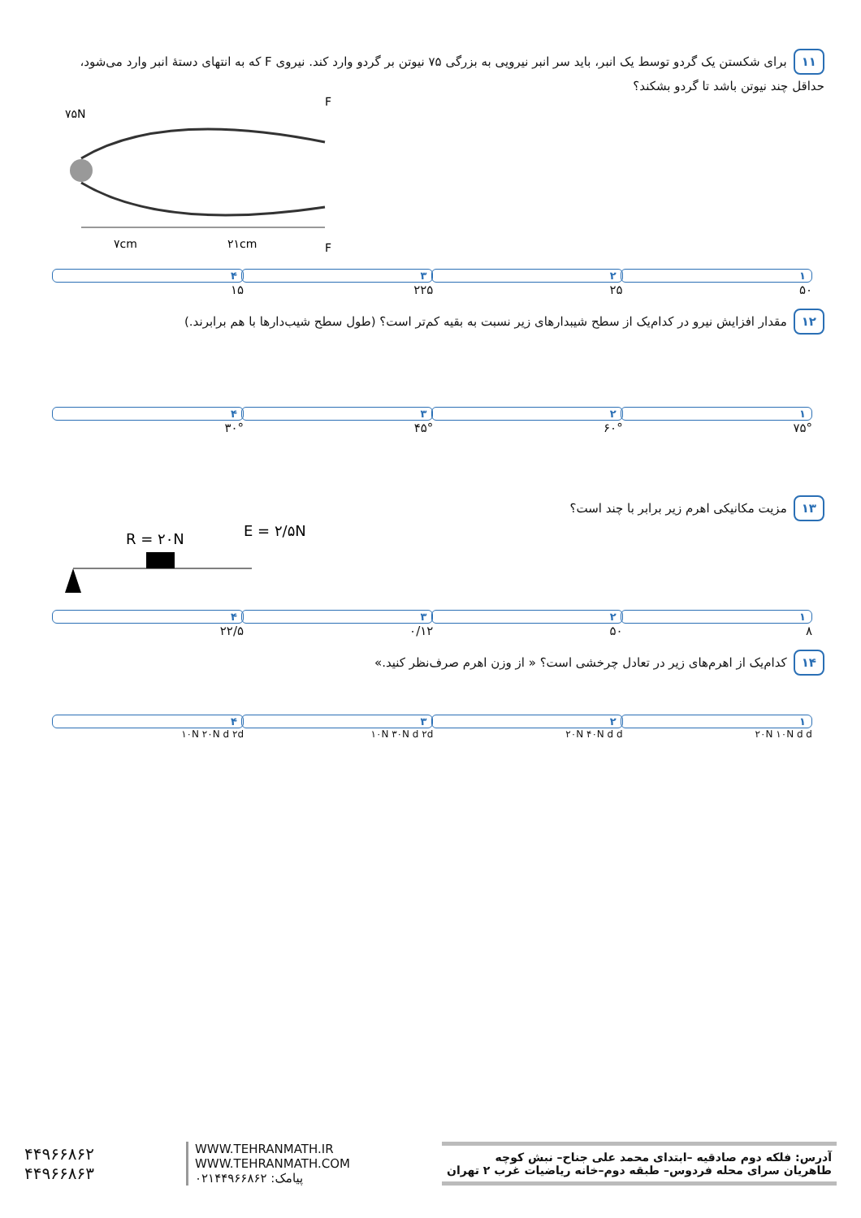۱۱ برای شکستن یک گردو توسط یک انبر، باید سر انبر نیرویی به بزرگی ۷۵ نیوتن بر گردو وارد کند. نیروی F که به انتهای دستهٔ انبر وارد می‌شود، حداقل چند نیوتن باشد تا گردو بشکند؟
۷۵N
F
F
۷cm
۲۱cm
۱ ۵۰ ۲ ۲۵ ۳ ۲۲۵ ۴ ۱۵
۱۲ مقدار افزایش نیرو در کدام‌یک از سطح شیبدارهای زیر نسبت به بقیه کم‌تر است؟ (طول سطح شیب‌دارها با هم برابرند.)
۱ ۷۵° ۲ ۶۰° ۳ ۴۵° ۴ ۳۰°
۱۳ مزیت مکانیکی اهرم زیر برابر با چند است؟
R = ۲۰N
E = ۲/۵N
۱ ۸ ۲ ۵۰ ۳ ۰/۱۲ ۴ ۲۲/۵
۱۴ کدام‌یک از اهرم‌های زیر در تعادل چرخشی است؟ « از وزن اهرم صرف‌نظر کنید.»
۱ ۲۰N ۱۰N d d ۲ ۲۰N ۴۰N d d ۳ ۱۰N ۳۰N d ۲d ۴ ۱۰N ۲۰N d ۲d
آدرس: فلکه دوم صادقیه –ابتدای محمد علی جناح– نبش کوچه
طاهریان سرای محله فردوس– طبقه دوم–خانه ریاضیات غرب ۲ تهران
WWW.TEHRANMATH.IR
WWW.TEHRANMATH.COM
پیامک: ۰۲۱۴۴۹۶۶۸۶۲
۴۴۹۶۶۸۶۲
۴۴۹۶۶۸۶۳